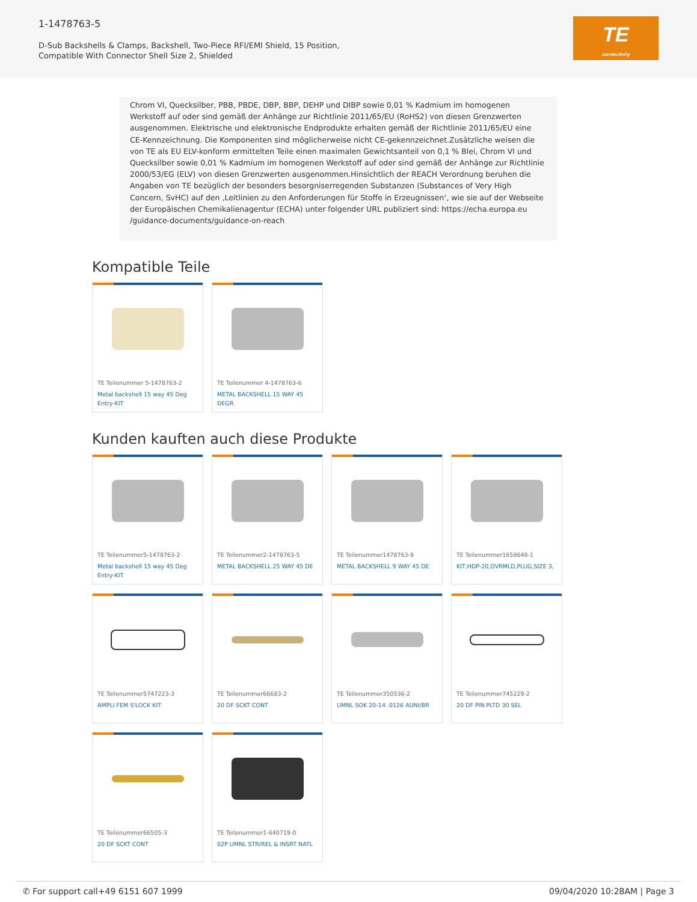1-1478763-5
D-Sub Backshells & Clamps, Backshell, Two-Piece RFI/EMI Shield, 15 Position,
Compatible With Connector Shell Size 2, Shielded
TE
connectivity
Chrom VI, Quecksilber, PBB, PBDE, DBP, BBP, DEHP und DIBP sowie 0,01 % Kadmium im homogenen Werkstoff auf oder sind gemäß der Anhänge zur Richtlinie 2011/65/EU (RoHS2) von diesen Grenzwerten ausgenommen. Elektrische und elektronische Endprodukte erhalten gemäß der Richtlinie 2011/65/EU eine CE-Kennzeichnung. Die Komponenten sind möglicherweise nicht CE-gekennzeichnet.Zusätzliche weisen die von TE als EU ELV-konform ermittelten Teile einen maximalen Gewichtsanteil von 0,1 % Blei, Chrom VI und Quecksilber sowie 0,01 % Kadmium im homogenen Werkstoff auf oder sind gemäß der Anhänge zur Richtlinie 2000/53/EG (ELV) von diesen Grenzwerten ausgenommen.Hinsichtlich der REACH Verordnung beruhen die Angaben von TE bezüglich der besonders besorgniserregenden Substanzen (Substances of Very High Concern, SvHC) auf den ‚Leitlinien zu den Anforderungen für Stoffe in Erzeugnissen‘, wie sie auf der Webseite der Europäischen Chemikalienagentur (ECHA) unter folgender URL publiziert sind: https://echa.europa.eu /guidance-documents/guidance-on-reach
Kompatible Teile
TE Teilenummer 5-1478763-2
Metal backshell 15 way 45 Deg Entry-KIT
TE Teilenummer 4-1478763-6
METAL BACKSHELL 15 WAY 45 DEGR
Kunden kauften auch diese Produkte
TE Teilenummer5-1478763-2
Metal backshell 15 way 45 Deg Entry-KIT
TE Teilenummer2-1478763-5
METAL BACKSHELL 25 WAY 45 DE
TE Teilenummer1478763-9
METAL BACKSHELL 9 WAY 45 DE
TE Teilenummer1658648-1
KIT,HDP-20,OVRMLD,PLUG,SIZE 3,
TE Teilenummer5747223-3
AMPLI FEM S'LOCK KIT
TE Teilenummer66683-2
20 DF SCKT CONT
TE Teilenummer350536-2
UMNL SOK 20-14 .0126 AUNI/BR
TE Teilenummer745229-2
20 DF PIN PLTD 30 SEL
TE Teilenummer66505-3
20 DF SCKT CONT
TE Teilenummer1-640719-0
02P UMNL STR/REL & INSRT NATL
✆ For support call+49 6151 607 1999 09/04/2020 10:28AM | Page 3